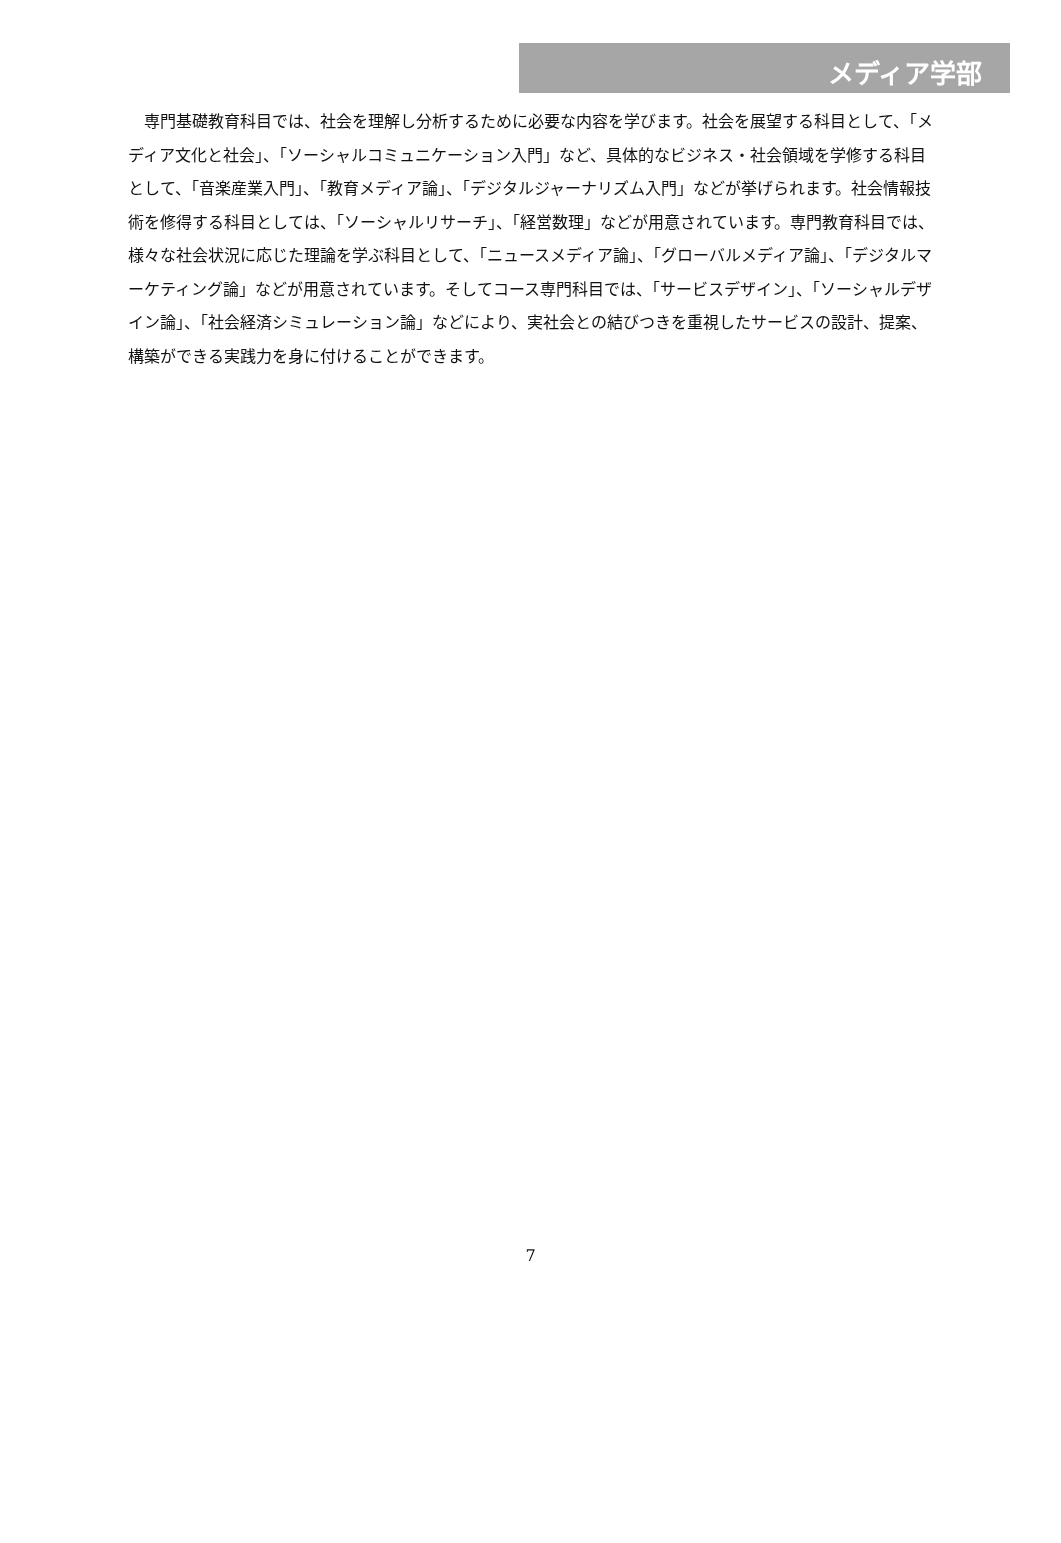メディア学部
専門基礎教育科目では、社会を理解し分析するために必要な内容を学びます。社会を展望する科目として、「メディア文化と社会」、「ソーシャルコミュニケーション入門」など、具体的なビジネス・社会領域を学修する科目として、「音楽産業入門」、「教育メディア論」、「デジタルジャーナリズム入門」などが挙げられます。社会情報技術を修得する科目としては、「ソーシャルリサーチ」、「経営数理」などが用意されています。専門教育科目では、様々な社会状況に応じた理論を学ぶ科目として、「ニュースメディア論」、「グローバルメディア論」、「デジタルマーケティング論」などが用意されています。そしてコース専門科目では、「サービスデザイン」、「ソーシャルデザイン論」、「社会経済シミュレーション論」などにより、実社会との結びつきを重視したサービスの設計、提案、構築ができる実践力を身に付けることができます。
7